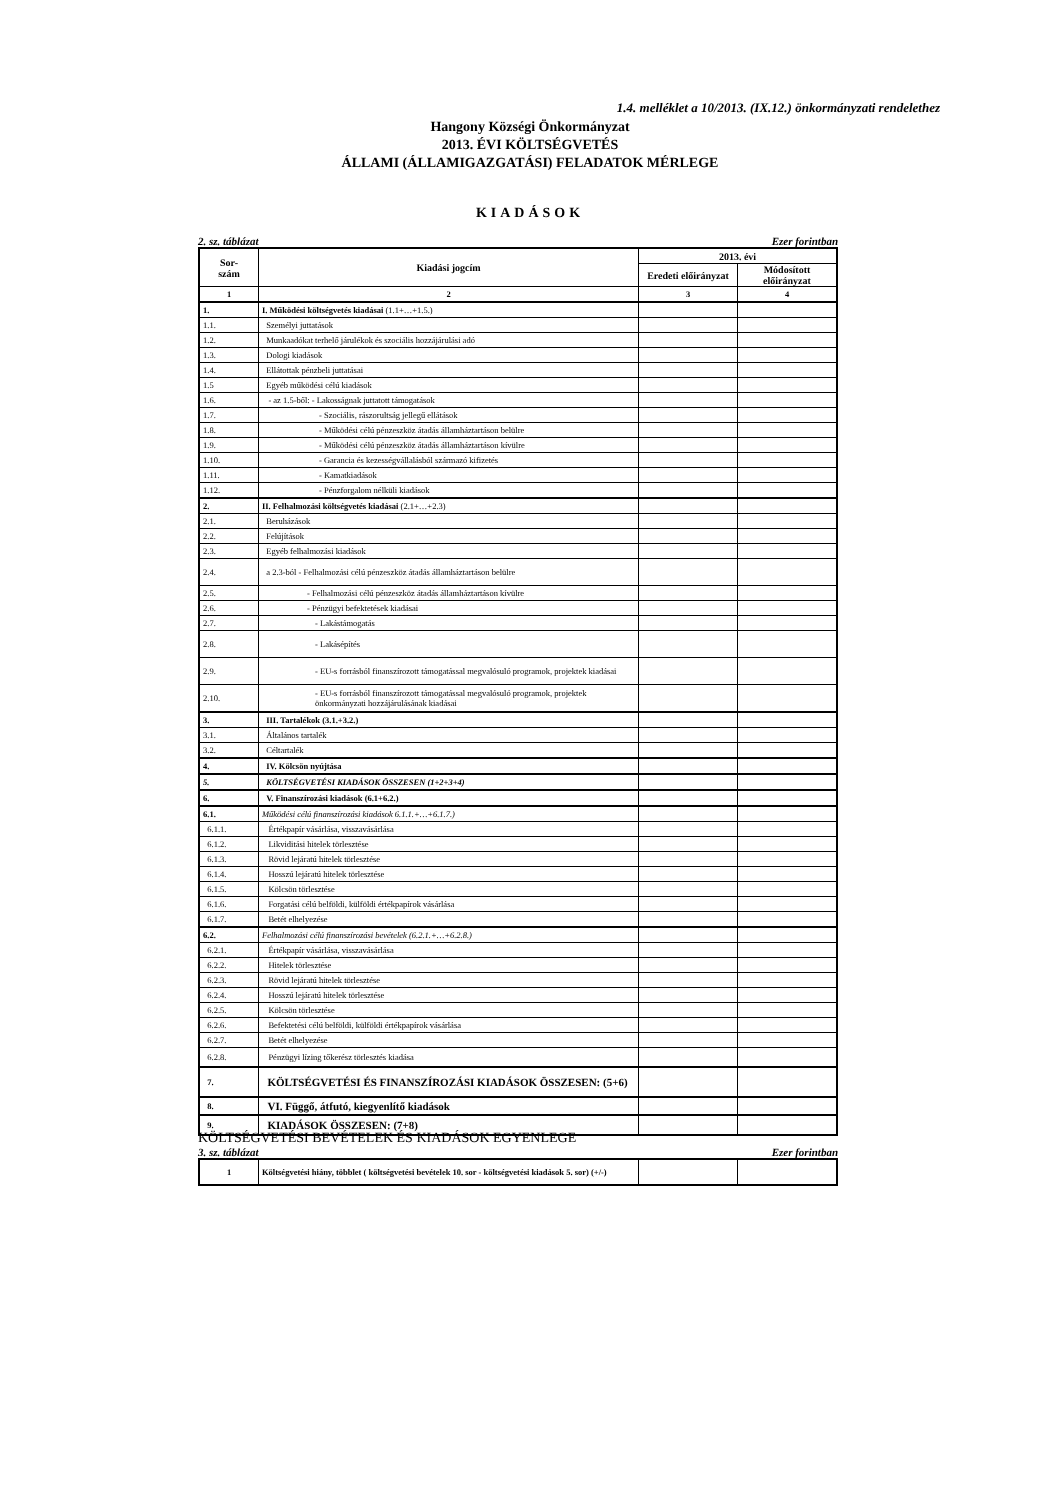1.4. melléklet a 10/2013. (IX.12.) önkormányzati rendelethez
Hangony Községi Önkormányzat
2013. ÉVI KÖLTSÉGVETÉS
ÁLLAMI (ÁLLAMIGAZGATÁSI) FELADATOK MÉRLEGE
KIADÁSOK
2. sz. táblázat Ezer forintban
| Sor- szám | Kiadási jogcím | 2013. évi | |
| --- | --- | --- | --- |
| | | Eredeti előirányzat | Módosított előirányzat |
| 1 | 2 | 3 | 4 |
| 1. | I. Működési költségvetés kiadásai (1.1+…+1.5.) | | |
| 1.1. | Személyi juttatások | | |
| 1.2. | Munkaadókat terhelő járulékok és szociális hozzájárulási adó | | |
| 1.3. | Dologi kiadások | | |
| 1.4. | Ellátottak pénzbeli juttatásai | | |
| 1.5 | Egyéb működési célú kiadások | | |
| 1.6. | - az 1.5-ből: - Lakosságnak juttatott támogatások | | |
| 1.7. | - Szociális, rászorultság jellegű ellátások | | |
| 1.8. | - Működési célú pénzeszköz átadás államháztartáson belülre | | |
| 1.9. | - Működési célú pénzeszköz átadás államháztartáson kívülre | | |
| 1.10. | - Garancia és kezességvállalásból származó kifizetés | | |
| 1.11. | - Kamatkiadások | | |
| 1.12. | - Pénzforgalom nélküli kiadások | | |
| 2. | II. Felhalmozási költségvetés kiadásai (2.1+…+2.3) | | |
| 2.1. | Beruházások | | |
| 2.2. | Felújítások | | |
| 2.3. | Egyéb felhalmozási kiadások | | |
| 2.4. | a 2.3-ból - Felhalmozási célú pénzeszköz átadás államháztartáson belülre | | |
| 2.5. | - Felhalmozási célú pénzeszköz átadás államháztartáson kívülre | | |
| 2.6. | - Pénzügyi befektetések kiadásai | | |
| 2.7. | - Lakástámogatás | | |
| 2.8. | - Lakásépítés | | |
| 2.9. | - EU-s forrásból finanszírozott támogatással megvalósuló programok, projektek kiadásai | | |
| 2.10. | - EU-s forrásból finanszírozott támogatással megvalósuló programok, projektek önkormányzati hozzájárulásának kiadásai | | |
| 3. | III. Tartalékok (3.1.+3.2.) | | |
| 3.1. | Általános tartalék | | |
| 3.2. | Céltartalék | | |
| 4. | IV. Kölcsön nyújtása | | |
| 5. | KÖLTSÉGVETÉSI KIADÁSOK ÖSSZESEN (1+2+3+4) | | |
| 6. | V. Finanszírozási kiadások (6.1+6.2.) | | |
| 6.1. | Működési célú finanszírozási kiadások 6.1.1.+…+6.1.7.) | | |
| 6.1.1. | Értékpapír vásárlása, visszavásárlása | | |
| 6.1.2. | Likviditási hitelek törlesztése | | |
| 6.1.3. | Rövid lejáratú hitelek törlesztése | | |
| 6.1.4. | Hosszú lejáratú hitelek törlesztése | | |
| 6.1.5. | Kölcsön törlesztése | | |
| 6.1.6. | Forgatási célú belföldi, külföldi értékpapírok vásárlása | | |
| 6.1.7. | Betét elhelyezése | | |
| 6.2. | Felhalmozási célú finanszírozási bevételek (6.2.1.+…+6.2.8.) | | |
| 6.2.1. | Értékpapír vásárlása, visszavásárlása | | |
| 6.2.2. | Hitelek törlesztése | | |
| 6.2.3. | Rövid lejáratú hitelek törlesztése | | |
| 6.2.4. | Hosszú lejáratú hitelek törlesztése | | |
| 6.2.5. | Kölcsön törlesztése | | |
| 6.2.6. | Befektetési célú belföldi, külföldi értékpapírok vásárlása | | |
| 6.2.7. | Betét elhelyezése | | |
| 6.2.8. | Pénzügyi lízing tőkerész törlesztés kiadása | | |
| 7. | KÖLTSÉGVETÉSI ÉS FINANSZÍROZÁSI KIADÁSOK ÖSSZESEN: (5+6) | | |
| 8. | VI. Függő, átfutó, kiegyenlítő kiadások | | |
| 9. | KIADÁSOK ÖSSZESEN: (7+8) | | |
KÖLTSÉGVETÉSI BEVÉTELEK ÉS KIADÁSOK EGYENLEGE
3. sz. táblázat Ezer forintban
| 1 | Költségvetési hiány, többlet ( költségvetési bevételek 10. sor - költségvetési kiadások 5. sor) (+/-) | | |